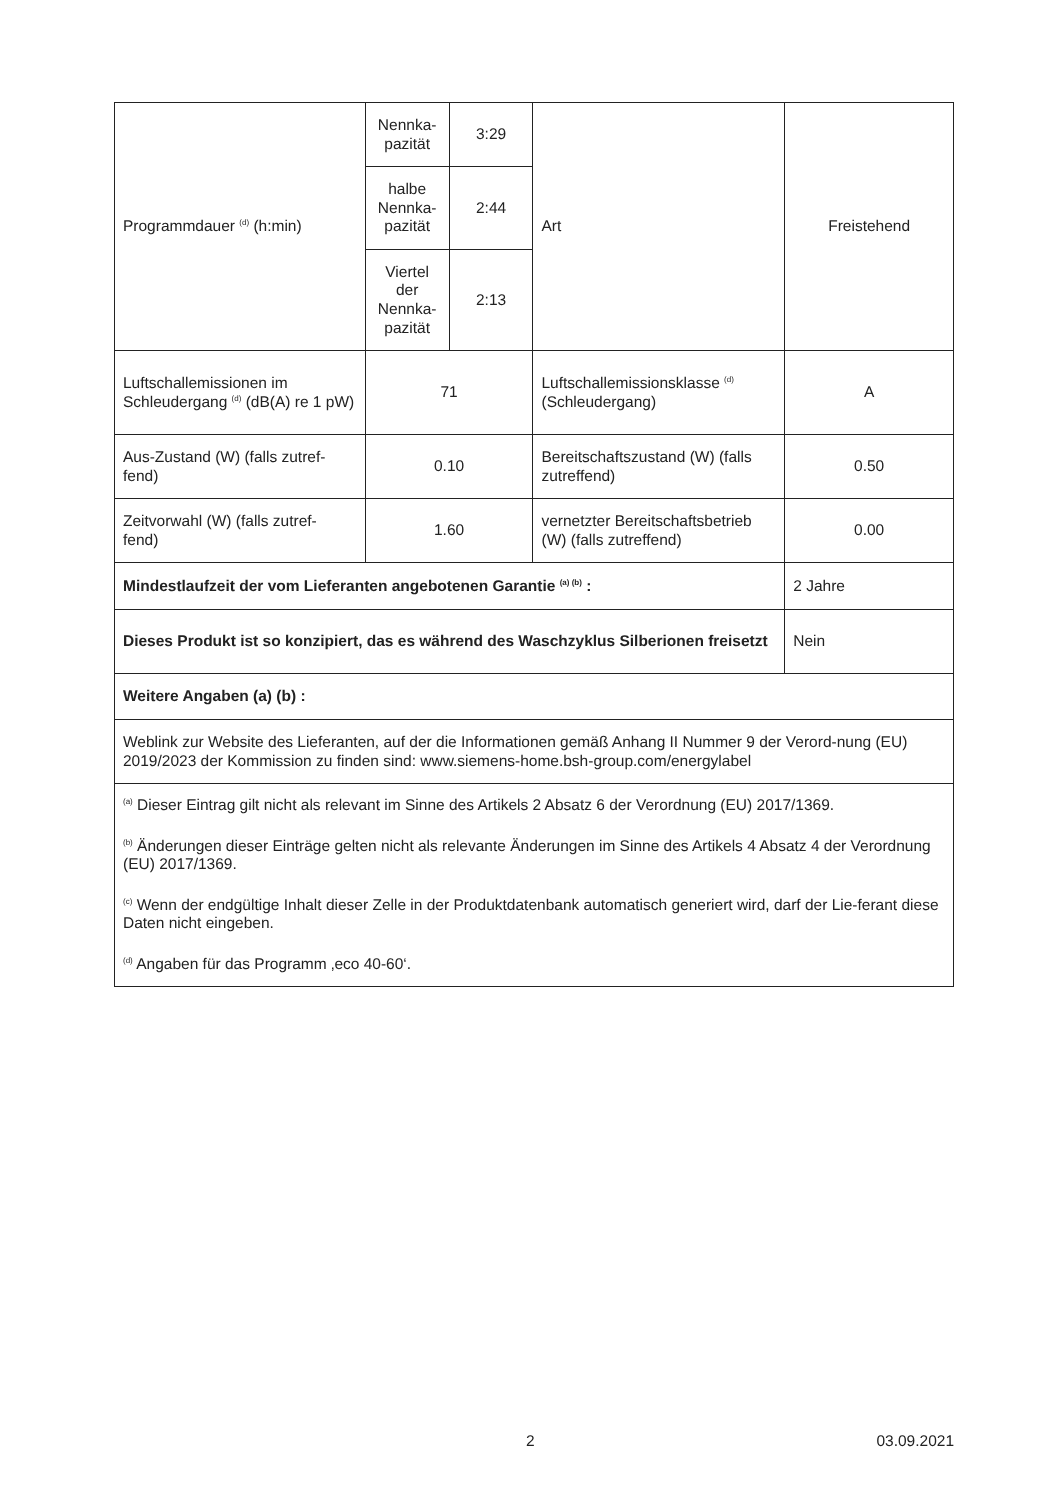| Programmdauer <sup>(d)</sup> (h:min) | Nennka- pazität | 3:29 | Art | Freistehend |
| | halbe Nennka- pazität | 2:44 | | |
| | Viertel der Nennka- pazität | 2:13 | | |
| Luftschallemissionen im Schleudergang <sup>(d)</sup> (dB(A) re 1 pW) | 71 | | Luftschallemissionsklasse <sup>(d)</sup> (Schleudergang) | A |
| Aus-Zustand (W) (falls zutref- fend) | 0.10 | | Bereitschaftszustand (W) (falls zutreffend) | 0.50 |
| Zeitvorwahl (W) (falls zutref- fend) | 1.60 | | vernetzter Bereitschaftsbetrieb (W) (falls zutreffend) | 0.00 |
| Mindestlaufzeit der vom Lieferanten angebotenen Garantie <sup>(a) (b)</sup> : | | | | 2 Jahre |
| Dieses Produkt ist so konzipiert, das es während des Waschzyklus Silberionen freisetzt | | | | Nein |
| Weitere Angaben (a) (b) : | | | | |
| Weblink zur Website des Lieferanten, auf der die Informationen gemäß Anhang II Nummer 9 der Verord-nung (EU) 2019/2023 der Kommission zu finden sind: www.siemens-home.bsh-group.com/energylabel | | | | |
| <sup>(a)</sup> Dieser Eintrag gilt nicht als relevant im Sinne des Artikels 2 Absatz 6 der Verordnung (EU) 2017/1369. <sup>(b)</sup> Änderungen dieser Einträge gelten nicht als relevante Änderungen im Sinne des Artikels 4 Absatz 4 der Verordnung (EU) 2017/1369. <sup>(c)</sup> Wenn der endgültige Inhalt dieser Zelle in der Produktdatenbank automatisch generiert wird, darf der Lie-ferant diese Daten nicht eingeben. <sup>(d)</sup> Angaben für das Programm ‚eco 40-60‘. | | | | |
2 03.09.2021